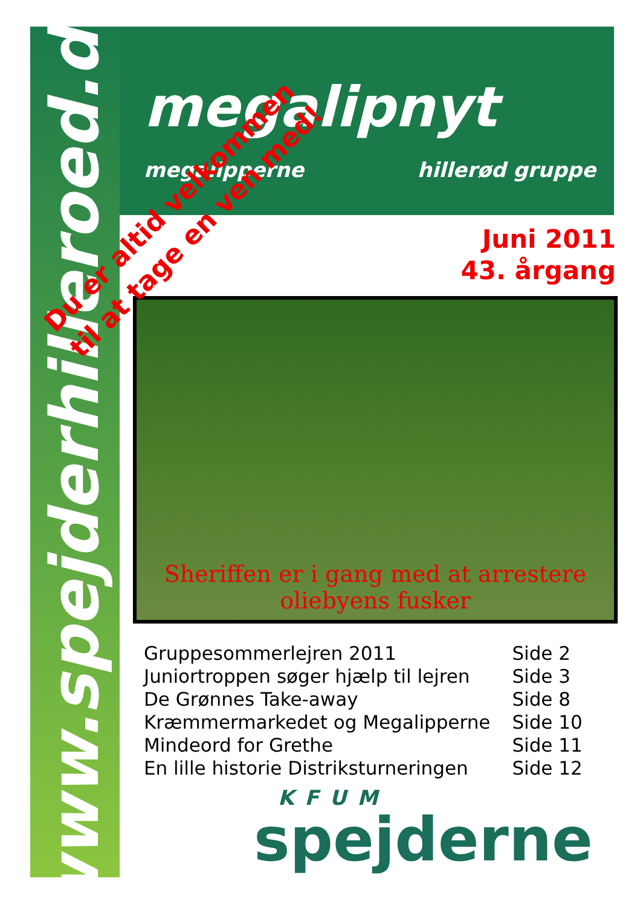www.spejderhilleroed.dk
megalipnyt
megalipperne hillerød gruppe
Juni 2011
43. årgang
Sheriffen er i gang med at arrestere
oliebyens fusker
Du er altid velkommen
til at tage en ven med!
| Gruppesommerlejren 2011 | Side 2 |
| Juniortroppen søger hjælp til lejren | Side 3 |
| De Grønnes Take-away | Side 8 |
| Kræmmermarkedet og Megalipperne | Side 10 |
| Mindeord for Grethe | Side 11 |
| En lille historie Distriksturneringen | Side 12 |
KFUM
spejderne